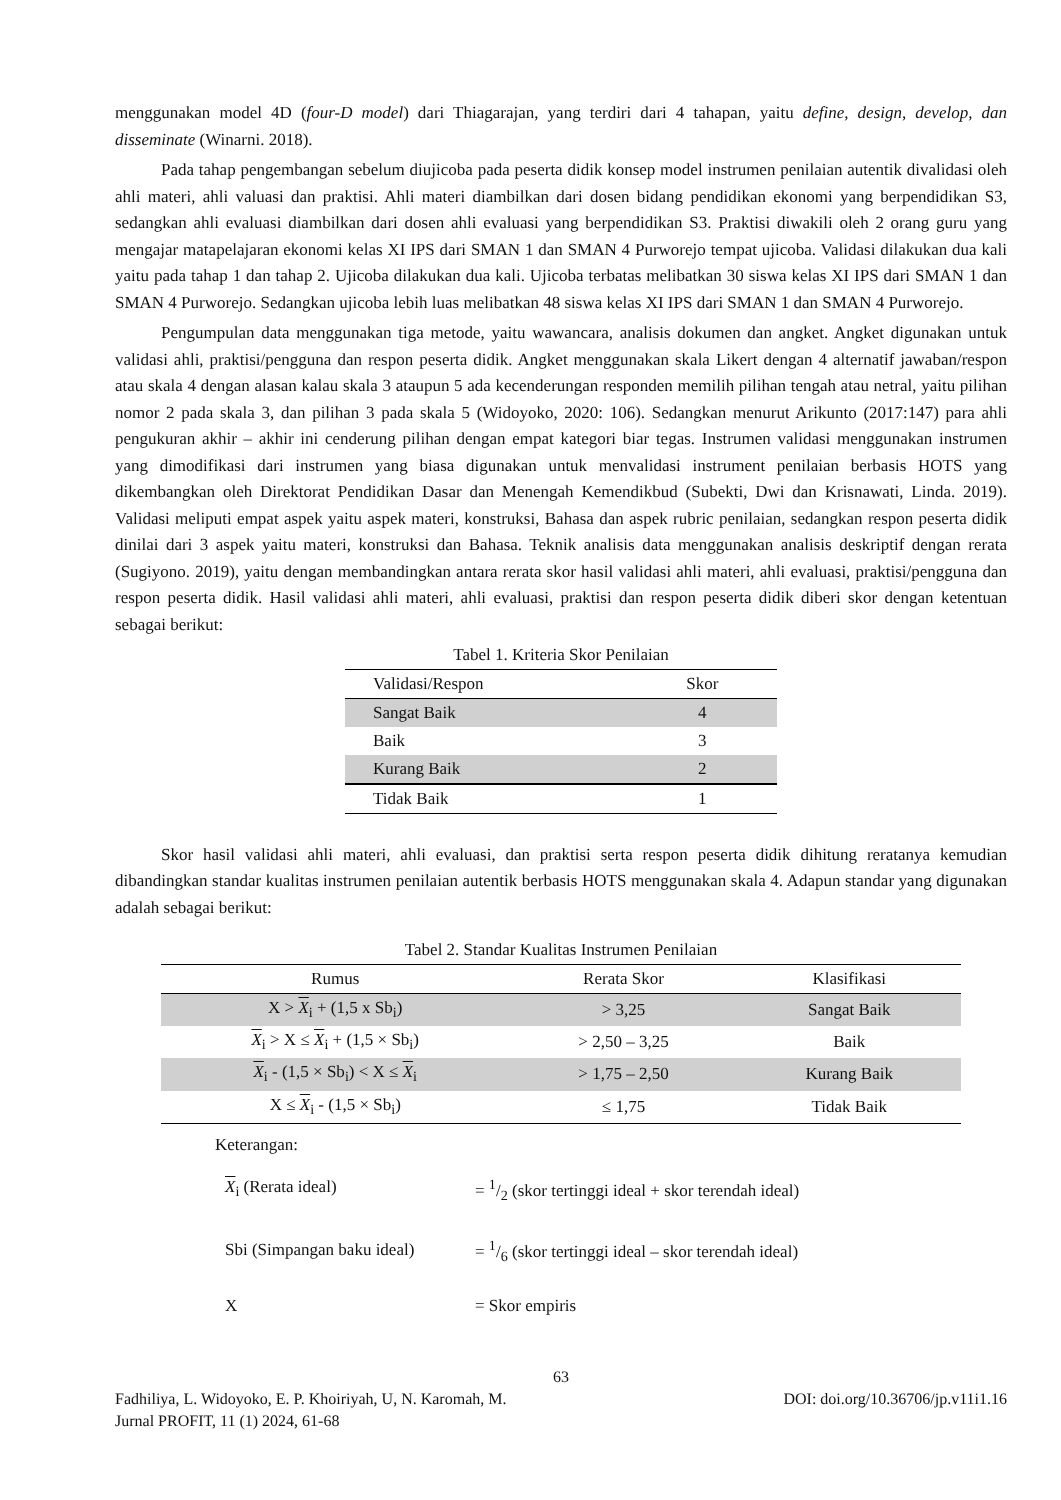menggunakan model 4D (four-D model) dari Thiagarajan, yang terdiri dari 4 tahapan, yaitu define, design, develop, dan disseminate (Winarni. 2018).
Pada tahap pengembangan sebelum diujicoba pada peserta didik konsep model instrumen penilaian autentik divalidasi oleh ahli materi, ahli valuasi dan praktisi. Ahli materi diambilkan dari dosen bidang pendidikan ekonomi yang berpendidikan S3, sedangkan ahli evaluasi diambilkan dari dosen ahli evaluasi yang berpendidikan S3. Praktisi diwakili oleh 2 orang guru yang mengajar matapelajaran ekonomi kelas XI IPS dari SMAN 1 dan SMAN 4 Purworejo tempat ujicoba. Validasi dilakukan dua kali yaitu pada tahap 1 dan tahap 2. Ujicoba dilakukan dua kali. Ujicoba terbatas melibatkan 30 siswa kelas XI IPS dari SMAN 1 dan SMAN 4 Purworejo. Sedangkan ujicoba lebih luas melibatkan 48 siswa kelas XI IPS dari SMAN 1 dan SMAN 4 Purworejo.
Pengumpulan data menggunakan tiga metode, yaitu wawancara, analisis dokumen dan angket. Angket digunakan untuk validasi ahli, praktisi/pengguna dan respon peserta didik. Angket menggunakan skala Likert dengan 4 alternatif jawaban/respon atau skala 4 dengan alasan kalau skala 3 ataupun 5 ada kecenderungan responden memilih pilihan tengah atau netral, yaitu pilihan nomor 2 pada skala 3, dan pilihan 3 pada skala 5 (Widoyoko, 2020: 106). Sedangkan menurut Arikunto (2017:147) para ahli pengukuran akhir – akhir ini cenderung pilihan dengan empat kategori biar tegas. Instrumen validasi menggunakan instrumen yang dimodifikasi dari instrumen yang biasa digunakan untuk menvalidasi instrument penilaian berbasis HOTS yang dikembangkan oleh Direktorat Pendidikan Dasar dan Menengah Kemendikbud (Subekti, Dwi dan Krisnawati, Linda. 2019). Validasi meliputi empat aspek yaitu aspek materi, konstruksi, Bahasa dan aspek rubric penilaian, sedangkan respon peserta didik dinilai dari 3 aspek yaitu materi, konstruksi dan Bahasa. Teknik analisis data menggunakan analisis deskriptif dengan rerata (Sugiyono. 2019), yaitu dengan membandingkan antara rerata skor hasil validasi ahli materi, ahli evaluasi, praktisi/pengguna dan respon peserta didik. Hasil validasi ahli materi, ahli evaluasi, praktisi dan respon peserta didik diberi skor dengan ketentuan sebagai berikut:
Tabel 1. Kriteria Skor Penilaian
| Validasi/Respon | Skor |
| --- | --- |
| Sangat Baik | 4 |
| Baik | 3 |
| Kurang Baik | 2 |
| Tidak Baik | 1 |
Skor hasil validasi ahli materi, ahli evaluasi, dan praktisi serta respon peserta didik dihitung reratanya kemudian dibandingkan standar kualitas instrumen penilaian autentik berbasis HOTS menggunakan skala 4. Adapun standar yang digunakan adalah sebagai berikut:
Tabel 2. Standar Kualitas Instrumen Penilaian
| Rumus | Rerata Skor | Klasifikasi |
| --- | --- | --- |
| X > X<sub>i</sub> + (1,5 x Sb<sub>i</sub>) | > 3,25 | Sangat Baik |
| X<sub>i</sub> > X ≤ X<sub>i</sub> + (1,5 × Sb<sub>i</sub>) | > 2,50 – 3,25 | Baik |
| X<sub>i</sub> - (1,5 × Sb<sub>i</sub>) < X ≤ X<sub>i</sub> | > 1,75 – 2,50 | Kurang Baik |
| X ≤ X<sub>i</sub> - (1,5 × Sb<sub>i</sub>) | ≤ 1,75 | Tidak Baik |
Keterangan:
| X<sub>i</sub> (Rerata ideal) | = 1/2 (skor tertinggi ideal + skor terendah ideal) |
| Sbi (Simpangan baku ideal) | = 1/6 (skor tertinggi ideal – skor terendah ideal) |
| X | = Skor empiris |
63
Fadhiliya, L. Widoyoko, E. P. Khoiriyah, U, N. Karomah, M. DOI: doi.org/10.36706/jp.v11i1.16
Jurnal PROFIT, 11 (1) 2024, 61-68